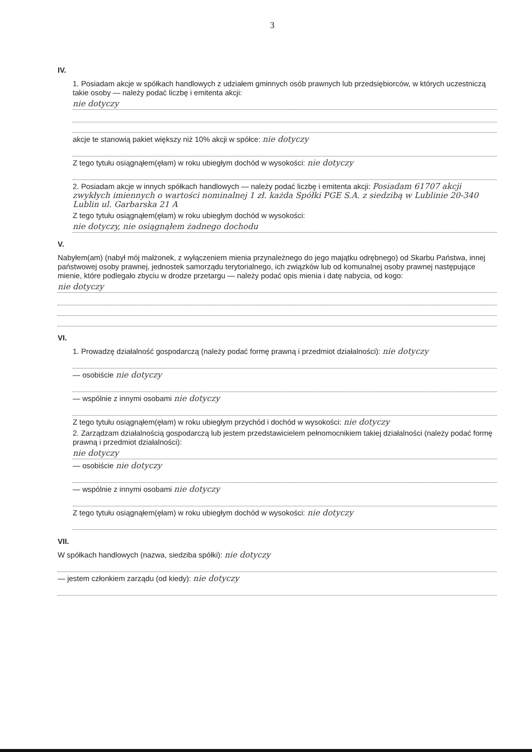3
IV.
1. Posiadam akcje w spółkach handlowych z udziałem gminnych osób prawnych lub przedsiębiorców, w których uczestniczą takie osoby — należy podać liczbę i emitenta akcji:
nie dotyczy
akcje te stanowią pakiet większy niż 10% akcji w spółce: nie dotyczy
Z tego tytułu osiągnąłem(ęłam) w roku ubiegłym dochód w wysokości: nie dotyczy
2. Posiadam akcje w innych spółkach handlowych — należy podać liczbę i emitenta akcji: Posiadam 61707 akcji zwykłych imiennych o wartości nominalnej 1 zł. każda Spółki PGE S.A. z siedzibą w Lublinie 20-340 Lublin ul. Garbarska 21 A
Z tego tytułu osiągnąłem(ęłam) w roku ubiegłym dochód w wysokości:
nie dotyczy, nie osiągnąłem żadnego dochodu
V.
Nabyłem(am) (nabył mój małżonek, z wyłączeniem mienia przynależnego do jego majątku odrębnego) od Skarbu Państwa, innej państwowej osoby prawnej, jednostek samorządu terytorialnego, ich związków lub od komunalnej osoby prawnej następujące mienie, które podlegało zbyciu w drodze przetargu — należy podać opis mienia i datę nabycia, od kogo:
nie dotyczy
VI.
1. Prowadzę działalność gospodarczą (należy podać formę prawną i przedmiot działalności): nie dotyczy
— osobiście nie dotyczy
— wspólnie z innymi osobami nie dotyczy
Z tego tytułu osiągnąłem(ęłam) w roku ubiegłym przychód i dochód w wysokości: nie dotyczy
2. Zarządzam działalnością gospodarczą lub jestem przedstawicielem pełnomocnikiem takiej działalności (należy podać formę prawną i przedmiot działalności):
nie dotyczy
— osobiście nie dotyczy
— wspólnie z innymi osobami nie dotyczy
Z tego tytułu osiągnąłem(ęłam) w roku ubiegłym dochód w wysokości: nie dotyczy
VII.
W spółkach handlowych (nazwa, siedziba spółki): nie dotyczy
— jestem członkiem zarządu (od kiedy): nie dotyczy